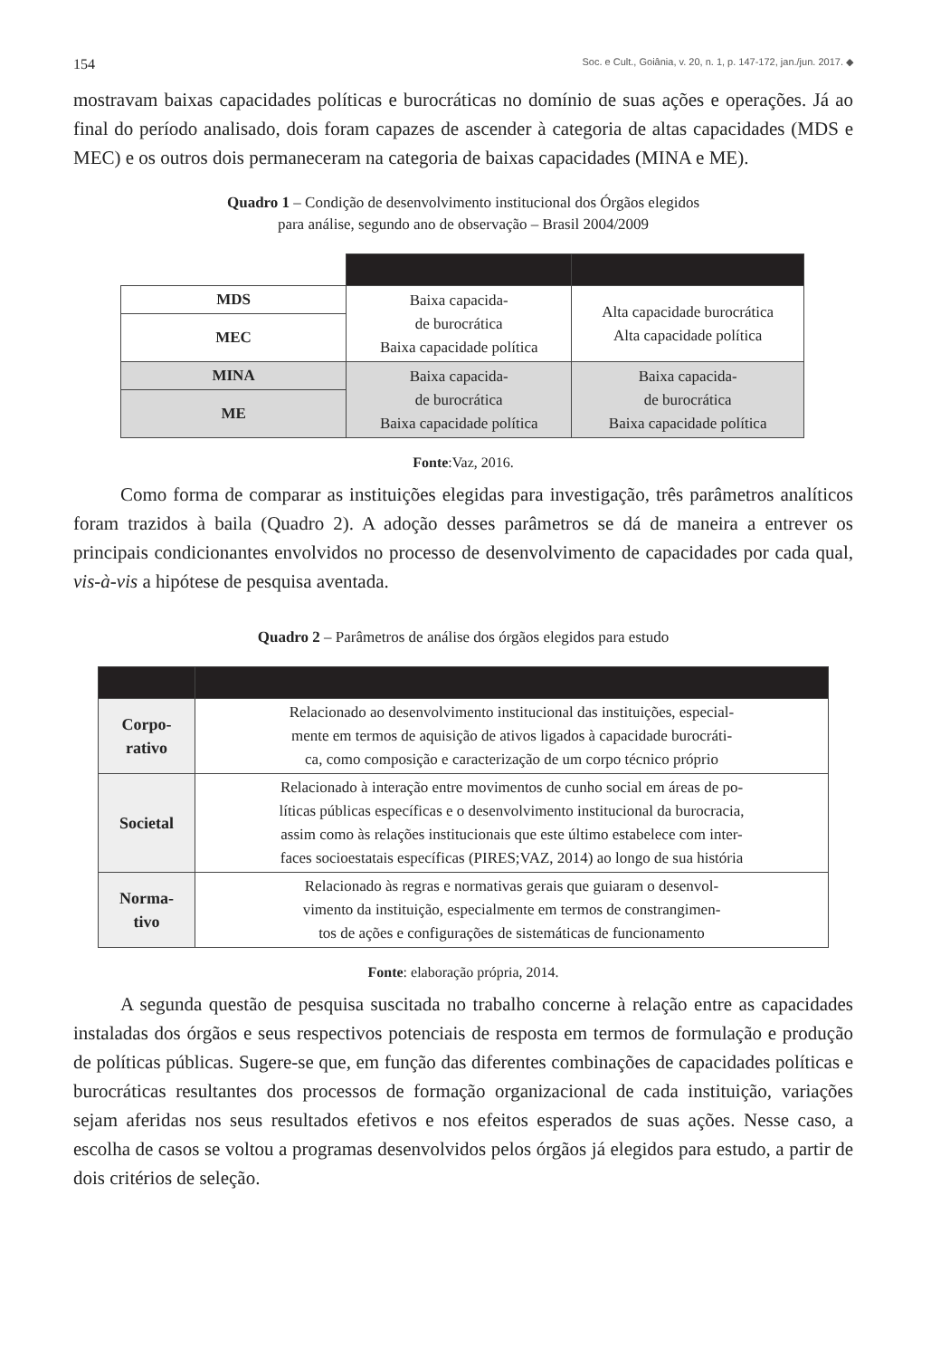154 Soc. e Cult., Goiânia, v. 20, n. 1, p. 147-172, jan./jun. 2017. ◆
mostravam baixas capacidades políticas e burocráticas no domínio de suas ações e operações. Já ao final do período analisado, dois foram capazes de ascender à categoria de altas capacidades (MDS e MEC) e os outros dois permaneceram na categoria de baixas capacidades (MINA e ME).
Quadro 1 – Condição de desenvolvimento institucional dos Órgãos elegidos
para análise, segundo ano de observação – Brasil 2004/2009
| MDS | Baixa capacida- de burocrática Baixa capacidade política | Alta capacidade burocrática Alta capacidade política |
| MEC | | |
| MINA | Baixa capacida- de burocrática Baixa capacidade política | Baixa capacida- de burocrática Baixa capacidade política |
| ME | | |
Fonte:Vaz, 2016.
Como forma de comparar as instituições elegidas para investigação, três parâmetros analíticos foram trazidos à baila (Quadro 2). A adoção desses parâmetros se dá de maneira a entrever os principais condicionantes envolvidos no processo de desenvolvimento de capacidades por cada qual, vis-à-vis a hipótese de pesquisa aventada.
Quadro 2 – Parâmetros de análise dos órgãos elegidos para estudo
| Corpo- rativo | Relacionado ao desenvolvimento institucional das instituições, especial- mente em termos de aquisição de ativos ligados à capacidade burocráti- ca, como composição e caracterização de um corpo técnico próprio |
| Societal | Relacionado à interação entre movimentos de cunho social em áreas de po- líticas públicas específicas e o desenvolvimento institucional da burocracia, assim como às relações institucionais que este último estabelece com inter- faces socioestatais específicas (PIRES;VAZ, 2014) ao longo de sua história |
| Norma- tivo | Relacionado às regras e normativas gerais que guiaram o desenvol- vimento da instituição, especialmente em termos de constrangimen- tos de ações e configurações de sistemáticas de funcionamento |
Fonte: elaboração própria, 2014.
A segunda questão de pesquisa suscitada no trabalho concerne à relação entre as capacidades instaladas dos órgãos e seus respectivos potenciais de resposta em termos de formulação e produção de políticas públicas. Sugere-se que, em função das diferentes combinações de capacidades políticas e burocráticas resultantes dos processos de formação organizacional de cada instituição, variações sejam aferidas nos seus resultados efetivos e nos efeitos esperados de suas ações. Nesse caso, a escolha de casos se voltou a programas desenvolvidos pelos órgãos já elegidos para estudo, a partir de dois critérios de seleção.